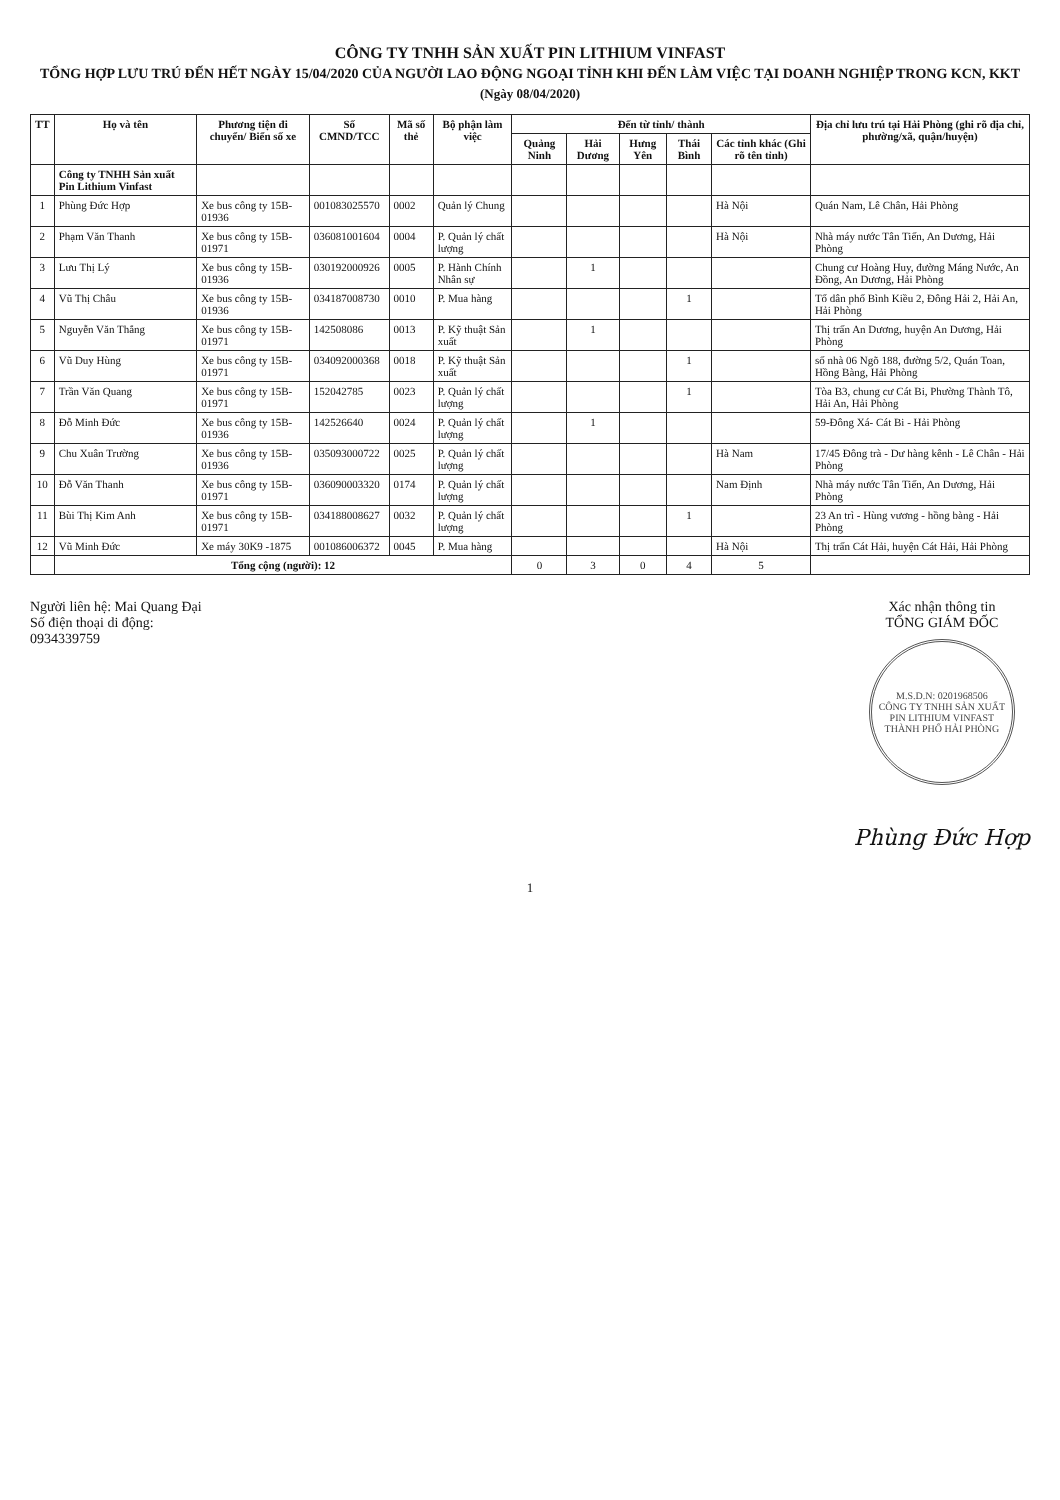CÔNG TY TNHH SẢN XUẤT PIN LITHIUM VINFAST
TỔNG HỢP LƯU TRÚ ĐẾN HẾT NGÀY 15/04/2020 CỦA NGƯỜI LAO ĐỘNG NGOẠI TỈNH KHI ĐẾN LÀM VIỆC TẠI DOANH NGHIỆP TRONG KCN, KKT
(Ngày 08/04/2020)
| TT | Họ và tên | Phương tiện đi chuyển/ Biển số xe | Số CMND/TCC | Mã số thẻ | Bộ phận làm việc | Đến từ tỉnh/ thành | | | | | Địa chỉ lưu trú tại Hải Phòng (ghi rõ địa chỉ, phường/xã, quận/huyện) |
| --- | --- | --- | --- | --- | --- | --- | --- | --- | --- | --- | --- |
| | | | | | | Quảng Ninh | Hải Dương | Hưng Yên | Thái Bình | Các tỉnh khác (Ghi rõ tên tỉnh) | |
| | Công ty TNHH Sản xuất Pin Lithium Vinfast | | | | | | | | | | |
| 1 | Phùng Đức Hợp | Xe bus công ty 15B-01936 | 001083025570 | 0002 | Quản lý Chung | | | | | Hà Nội | Quán Nam, Lê Chân, Hải Phòng |
| 2 | Phạm Văn Thanh | Xe bus công ty 15B-01971 | 036081001604 | 0004 | P. Quản lý chất lượng | | | | | Hà Nội | Nhà máy nước Tân Tiến, An Dương, Hải Phòng |
| 3 | Lưu Thị Lý | Xe bus công ty 15B-01936 | 030192000926 | 0005 | P. Hành Chính Nhân sự | | 1 | | | | Chung cư Hoàng Huy, đường Máng Nước, An Đồng, An Dương, Hải Phòng |
| 4 | Vũ Thị Châu | Xe bus công ty 15B-01936 | 034187008730 | 0010 | P. Mua hàng | | | | 1 | | Tổ dân phố Bình Kiều 2, Đông Hải 2, Hải An, Hải Phòng |
| 5 | Nguyễn Văn Thắng | Xe bus công ty 15B-01971 | 142508086 | 0013 | P. Kỹ thuật Sản xuất | | 1 | | | | Thị trấn An Dương, huyện An Dương, Hải Phòng |
| 6 | Vũ Duy Hùng | Xe bus công ty 15B-01971 | 034092000368 | 0018 | P. Kỹ thuật Sản xuất | | | | 1 | | số nhà 06 Ngõ 188, đường 5/2, Quán Toan, Hồng Bàng, Hải Phòng |
| 7 | Trần Văn Quang | Xe bus công ty 15B-01971 | 152042785 | 0023 | P. Quản lý chất lượng | | | | 1 | | Tòa B3, chung cư Cát Bi, Phường Thành Tô, Hải An, Hải Phòng |
| 8 | Đỗ Minh Đức | Xe bus công ty 15B-01936 | 142526640 | 0024 | P. Quản lý chất lượng | | 1 | | | | 59-Đông Xá- Cát Bi - Hải Phòng |
| 9 | Chu Xuân Trường | Xe bus công ty 15B-01936 | 035093000722 | 0025 | P. Quản lý chất lượng | | | | | Hà Nam | 17/45 Đông trà - Dư hàng kênh - Lê Chân - Hải Phòng |
| 10 | Đỗ Văn Thanh | Xe bus công ty 15B-01971 | 036090003320 | 0174 | P. Quản lý chất lượng | | | | | Nam Định | Nhà máy nước Tân Tiến, An Dương, Hải Phòng |
| 11 | Bùi Thị Kim Anh | Xe bus công ty 15B-01971 | 034188008627 | 0032 | P. Quản lý chất lượng | | | | 1 | | 23 An trì - Hùng vương - hồng bàng - Hải Phòng |
| 12 | Vũ Minh Đức | Xe máy 30K9 -1875 | 001086006372 | 0045 | P. Mua hàng | | | | | Hà Nội | Thị trấn Cát Hải, huyện Cát Hải, Hải Phòng |
| | Tổng cộng (người): 12 | | | | | 0 | 3 | 0 | 4 | 5 | |
Người liên hệ: Mai Quang Đại
Số điện thoại di động:
0934339759
Xác nhận thông tin
TỔNG GIÁM ĐỐC
M.S.D.N: 0201968506
CÔNG TY TNHH SẢN XUẤT PIN LITHIUM VINFAST
THÀNH PHỐ HẢI PHÒNG
Phùng Đức Hợp
1